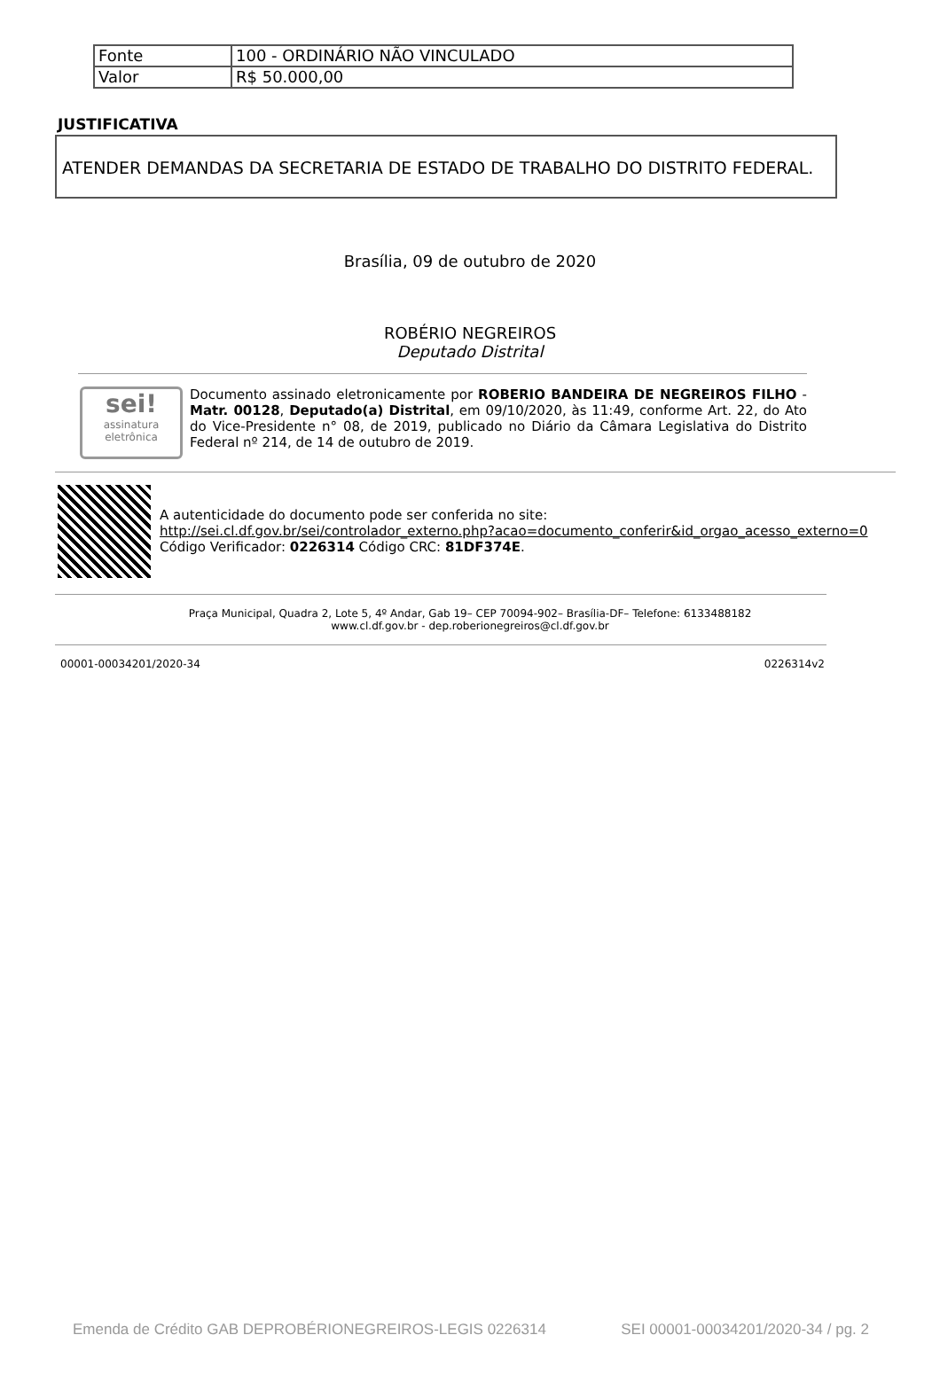| Fonte | 100 - ORDINÁRIO NÃO VINCULADO |
| Valor | R$ 50.000,00 |
JUSTIFICATIVA
ATENDER DEMANDAS DA SECRETARIA DE ESTADO DE TRABALHO DO DISTRITO FEDERAL.
Brasília, 09 de outubro de 2020
ROBÉRIO NEGREIROS
Deputado Distrital
sei!
assinatura eletrônica
Documento assinado eletronicamente por ROBERIO BANDEIRA DE NEGREIROS FILHO - Matr. 00128, Deputado(a) Distrital, em 09/10/2020, às 11:49, conforme Art. 22, do Ato do Vice-Presidente n° 08, de 2019, publicado no Diário da Câmara Legislativa do Distrito Federal nº 214, de 14 de outubro de 2019.
A autenticidade do documento pode ser conferida no site:
http://sei.cl.df.gov.br/sei/controlador_externo.php?acao=documento_conferir&id_orgao_acesso_externo=0
Código Verificador: 0226314 Código CRC: 81DF374E.
Praça Municipal, Quadra 2, Lote 5, 4º Andar, Gab 19– CEP 70094-902– Brasília-DF– Telefone: 6133488182
www.cl.df.gov.br - dep.roberionegreiros@cl.df.gov.br
00001-00034201/2020-34 0226314v2
Emenda de Crédito GAB DEPROBÉRIONEGREIROS-LEGIS 0226314 SEI 00001-00034201/2020-34 / pg. 2